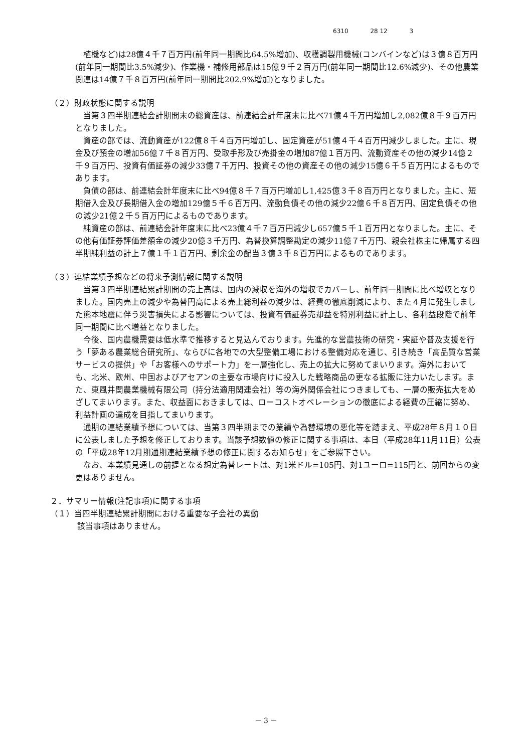6310 28 12 3
植機など)は28億４千７百万円(前年同一期間比64.5%増加)、収穫調製用機械(コンバインなど)は３億８百万円(前年同一期間比3.5%減少)、作業機・補修用部品は15億９千２百万円(前年同一期間比12.6%減少)、その他農業関連は14億７千８百万円(前年同一期間比202.9%増加)となりました。
（２）財政状態に関する説明
当第３四半期連結会計期間末の総資産は、前連結会計年度末に比べ71億４千万円増加し2,082億８千９百万円となりました。
資産の部では、流動資産が122億８千４百万円増加し、固定資産が51億４千４百万円減少しました。主に、現金及び預金の増加56億７千８百万円、受取手形及び売掛金の増加87億１百万円、流動資産その他の減少14億２千９百万円、投資有価証券の減少33億７千万円、投資その他の資産その他の減少15億６千５百万円によるものであります。
負債の部は、前連結会計年度末に比べ94億８千７百万円増加し1,425億３千８百万円となりました。主に、短期借入金及び長期借入金の増加129億５千６百万円、流動負債その他の減少22億６千８百万円、固定負債その他の減少21億２千５百万円によるものであります。
純資産の部は、前連結会計年度末に比べ23億４千７百万円減少し657億５千１百万円となりました。主に、その他有価証券評価差額金の減少20億３千万円、為替換算調整勘定の減少11億７千万円、親会社株主に帰属する四半期純利益の計上７億１千１百万円、剰余金の配当３億３千８百万円によるものであります。
（３）連結業績予想などの将来予測情報に関する説明
当第３四半期連結累計期間の売上高は、国内の減収を海外の増収でカバーし、前年同一期間に比べ増収となりました。国内売上の減少や為替円高による売上総利益の減少は、経費の徹底削減により、また４月に発生しました熊本地震に伴う災害損失による影響については、投資有価証券売却益を特別利益に計上し、各利益段階で前年同一期間に比べ増益となりました。
今後、国内農機需要は低水準で推移すると見込んでおります。先進的な営農技術の研究・実証や普及支援を行う「夢ある農業総合研究所」、ならびに各地での大型整備工場における整備対応を通じ、引き続き「高品質な営業サービスの提供」や「お客様へのサポート力」を一層強化し、売上の拡大に努めてまいります。海外においても、北米、欧州、中国およびアセアンの主要な市場向けに投入した戦略商品の更なる拡販に注力いたします。また、東風井関農業機械有限公司（持分法適用関連会社）等の海外関係会社につきましても、一層の販売拡大をめざしてまいります。また、収益面におきましては、ローコストオペレーションの徹底による経費の圧縮に努め、利益計画の達成を目指してまいります。
通期の連結業績予想については、当第３四半期までの業績や為替環境の悪化等を踏まえ、平成28年８月１０日に公表しました予想を修正しております。当該予想数値の修正に関する事項は、本日（平成28年11月11日）公表の「平成28年12月期通期連結業績予想の修正に関するお知らせ」をご参照下さい。
なお、本業績見通しの前提となる想定為替レートは、対1米ドル=105円、対1ユーロ=115円と、前回からの変更はありません。
２．サマリー情報(注記事項)に関する事項
（１）当四半期連結累計期間における重要な子会社の異動
該当事項はありません。
－ 3 －